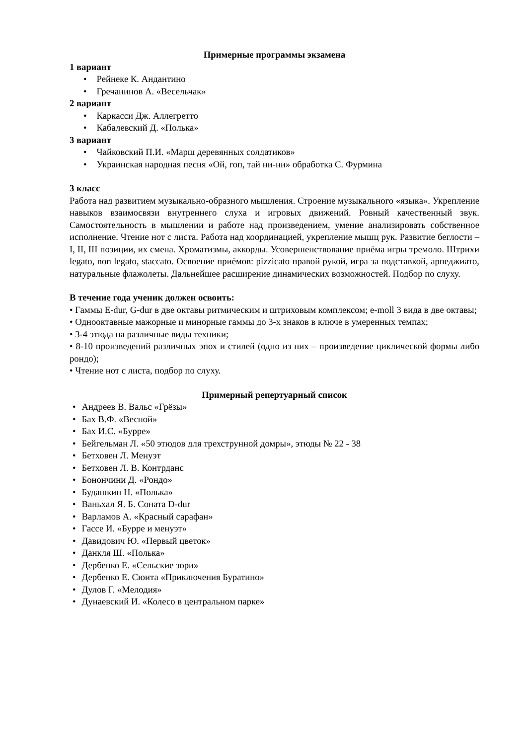Примерные программы экзамена
1 вариант
Рейнеке К. Андантино
Гречанинов А. «Весельчак»
2 вариант
Каркасси Дж. Аллегретто
Кабалевский Д. «Полька»
3 вариант
Чайковский П.И. «Марш деревянных солдатиков»
Украинская народная песня «Ой, гоп, тай ни-ни» обработка С. Фурмина
3 класс
Работа над развитием музыкально-образного мышления. Строение музыкального «языка». Укрепление навыков взаимосвязи внутреннего слуха и игровых движений. Ровный качественный звук. Самостоятельность в мышлении и работе над произведением, умение анализировать собственное исполнение. Чтение нот с листа. Работа над координацией, укрепление мышц рук. Развитие беглости – I, II, III позиции, их смена. Хроматизмы, аккорды. Усовершенствование приёма игры тремоло. Штрихи legato, non legato, staccato. Освоение приёмов: pizzicato правой рукой, игра за подставкой, арпеджиато, натуральные флажолеты. Дальнейшее расширение динамических возможностей. Подбор по слуху.
В течение года ученик должен освоить:
• Гаммы E-dur, G-dur в две октавы ритмическим и штриховым комплексом; e-moll 3 вида в две октавы;
• Однооктавные мажорные и минорные гаммы до 3-х знаков в ключе в умеренных темпах;
• 3-4 этюда на различные виды техники;
• 8-10 произведений различных эпох и стилей (одно из них – произведение циклической формы либо рондо);
• Чтение нот с листа, подбор по слуху.
Примерный репертуарный список
Андреев В. Вальс «Грёзы»
Бах В.Ф. «Весной»
Бах И.С. «Бурре»
Бейгельман Л. «50 этюдов для трехструнной домры», этюды № 22 - 38
Бетховен Л. Менуэт
Бетховен Л. В. Контрданс
Бонончини Д. «Рондо»
Будашкин Н. «Полька»
Ваньхал Я. Б. Соната D-dur
Варламов А. «Красный сарафан»
Гассе И. «Бурре и менуэт»
Давидович Ю. «Первый цветок»
Данкля Ш. «Полька»
Дербенко Е. «Сельские зори»
Дербенко Е. Сюита «Приключения Буратино»
Дулов Г. «Мелодия»
Дунаевский И. «Колесо в центральном парке»